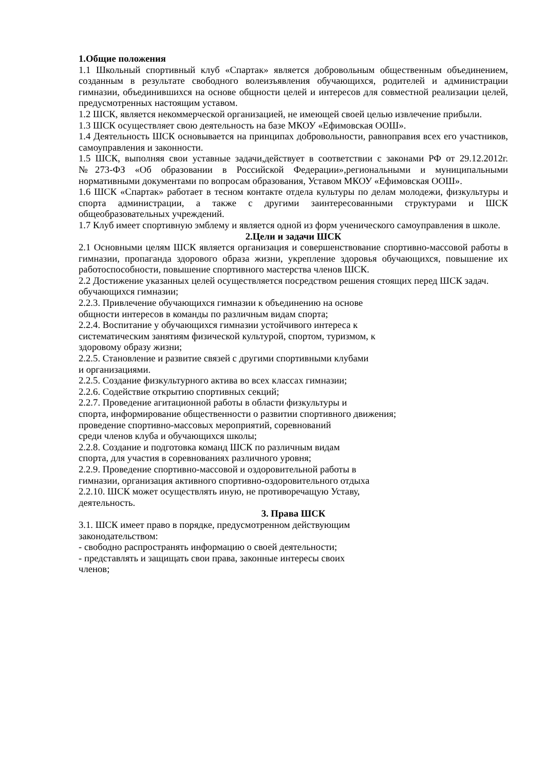1.Общие положения
1.1 Школьный спортивный клуб «Спартак» является добровольным общественным объединением, созданным в результате свободного волеизъявления обучающихся, родителей и администрации гимназии, объединившихся на основе общности целей и интересов для совместной реализации целей, предусмотренных настоящим уставом.
1.2 ШСК, является некоммерческой организацией, не имеющей своей целью извлечение прибыли.
1.3 ШСК осуществляет свою деятельность на базе МКОУ «Ефимовская ООШ».
1.4 Деятельность ШСК основывается на принципах добровольности, равноправия всех его участников, самоуправления и законности.
1.5 ШСК, выполняя свои уставные задачи,действует в соответствии с законами РФ от 29.12.2012г. №273-ФЗ «Об образовании в Российской Федерации»,региональными и муниципальными нормативными документами по вопросам образования, Уставом МКОУ «Ефимовская ООШ».
1.6 ШСК «Спартак» работает в тесном контакте отдела культуры по делам молодежи, физкультуры и спорта администрации, а также с другими заинтересованными структурами и ШСК общеобразовательных учреждений.
1.7 Клуб имеет спортивную эмблему и является одной из форм ученического самоуправления в школе.
2.Цели и задачи ШСК
2.1 Основными целям ШСК является организация и совершенствование спортивно-массовой работы в гимназии, пропаганда здорового образа жизни, укрепление здоровья обучающихся, повышение их работоспособности, повышение спортивного мастерства членов ШСК.
2.2 Достижение указанных целей осуществляется посредством решения стоящих перед ШСК задач.
обучающихся гимназии;
2.2.3. Привлечение обучающихся гимназии к объединению на основе
общности интересов в команды по различным видам спорта;
2.2.4. Воспитание у обучающихся гимназии устойчивого интереса к
систематическим занятиям физической культурой, спортом, туризмом, к
здоровому образу жизни;
2.2.5. Становление и развитие связей с другими спортивными клубами
и организациями.
2.2.5. Создание физкультурного актива во всех классах гимназии;
2.2.6. Содействие открытию спортивных секций;
2.2.7. Проведение агитационной работы в области физкультуры и
спорта, информирование общественности о развитии спортивного движения;
проведение спортивно-массовых мероприятий, соревнований
среди членов клуба и обучающихся школы;
2.2.8. Создание и подготовка команд ШСК по различным видам
спорта, для участия в соревнованиях различного уровня;
2.2.9. Проведение спортивно-массовой и оздоровительной работы в
гимназии, организация активного спортивно-оздоровительного отдыха
2.2.10. ШСК может осуществлять иную, не противоречащую Уставу,
деятельность.
3. Права ШСК
3.1. ШСК имеет право в порядке, предусмотренном действующим
законодательством:
- свободно распространять информацию о своей деятельности;
- представлять и защищать свои права, законные интересы своих
членов;